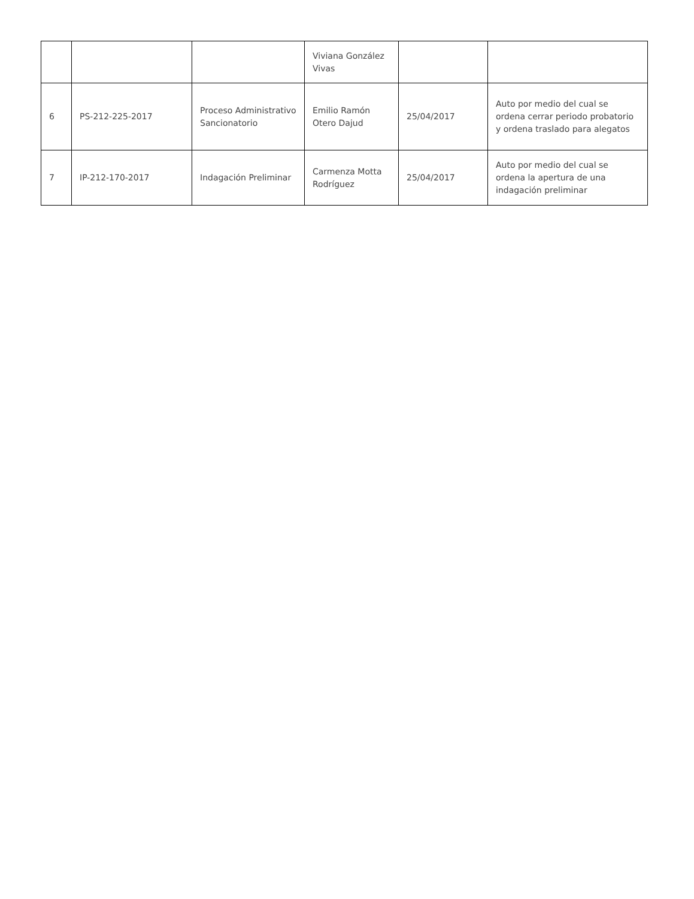| | | | Viviana González Vivas | | |
| 6 | PS-212-225-2017 | Proceso Administrativo Sancionatorio | Emilio Ramón Otero Dajud | 25/04/2017 | Auto por medio del cual se ordena cerrar periodo probatorio y ordena traslado para alegatos |
| 7 | IP-212-170-2017 | Indagación Preliminar | Carmenza Motta Rodríguez | 25/04/2017 | Auto por medio del cual se ordena la apertura de una indagación preliminar |